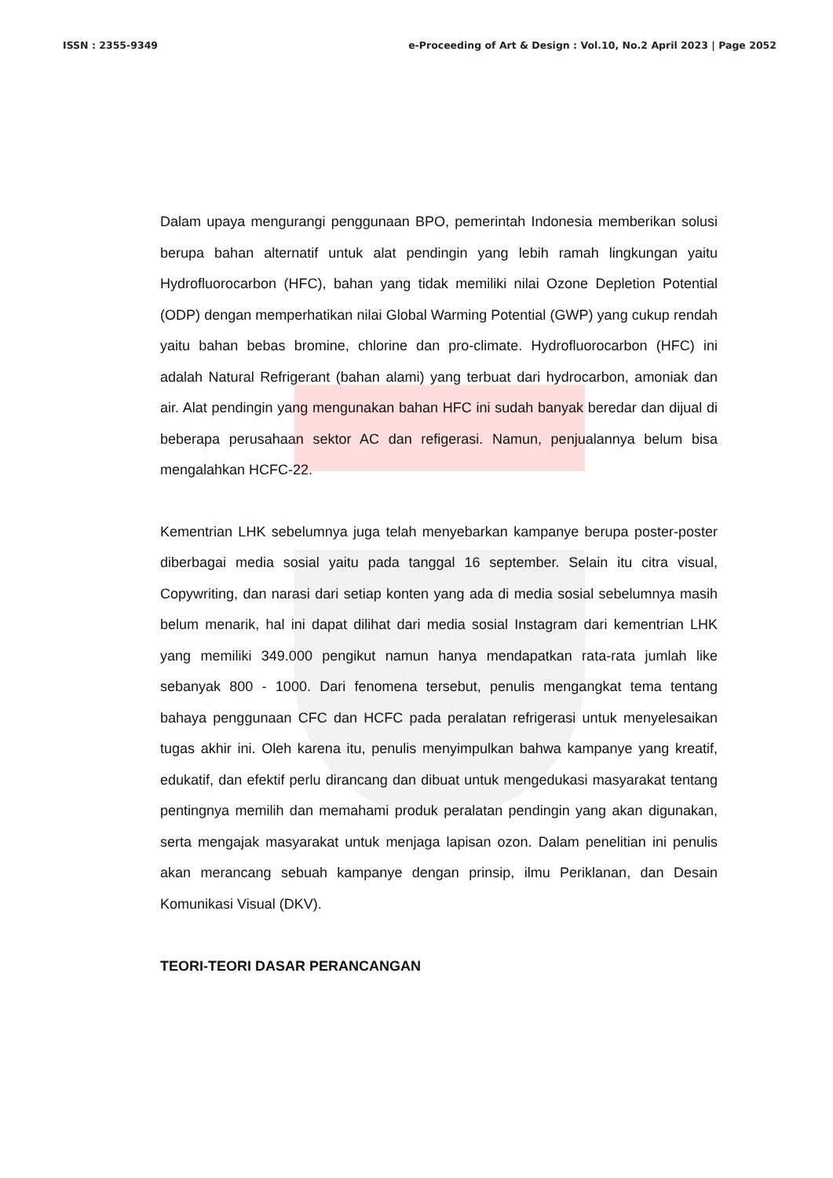ISSN : 2355-9349 e-Proceeding of Art & Design : Vol.10, No.2 April 2023 | Page 2052
Dalam upaya mengurangi penggunaan BPO, pemerintah Indonesia memberikan solusi berupa bahan alternatif untuk alat pendingin yang lebih ramah lingkungan yaitu Hydrofluorocarbon (HFC), bahan yang tidak memiliki nilai Ozone Depletion Potential (ODP) dengan memperhatikan nilai Global Warming Potential (GWP) yang cukup rendah yaitu bahan bebas bromine, chlorine dan pro-climate. Hydrofluorocarbon (HFC) ini adalah Natural Refrigerant (bahan alami) yang terbuat dari hydrocarbon, amoniak dan air. Alat pendingin yang mengunakan bahan HFC ini sudah banyak beredar dan dijual di beberapa perusahaan sektor AC dan refigerasi. Namun, penjualannya belum bisa mengalahkan HCFC-22.
Kementrian LHK sebelumnya juga telah menyebarkan kampanye berupa poster-poster diberbagai media sosial yaitu pada tanggal 16 september. Selain itu citra visual, Copywriting, dan narasi dari setiap konten yang ada di media sosial sebelumnya masih belum menarik, hal ini dapat dilihat dari media sosial Instagram dari kementrian LHK yang memiliki 349.000 pengikut namun hanya mendapatkan rata-rata jumlah like sebanyak 800 - 1000. Dari fenomena tersebut, penulis mengangkat tema tentang bahaya penggunaan CFC dan HCFC pada peralatan refrigerasi untuk menyelesaikan tugas akhir ini. Oleh karena itu, penulis menyimpulkan bahwa kampanye yang kreatif, edukatif, dan efektif perlu dirancang dan dibuat untuk mengedukasi masyarakat tentang pentingnya memilih dan memahami produk peralatan pendingin yang akan digunakan, serta mengajak masyarakat untuk menjaga lapisan ozon. Dalam penelitian ini penulis akan merancang sebuah kampanye dengan prinsip, ilmu Periklanan, dan Desain Komunikasi Visual (DKV).
TEORI-TEORI DASAR PERANCANGAN